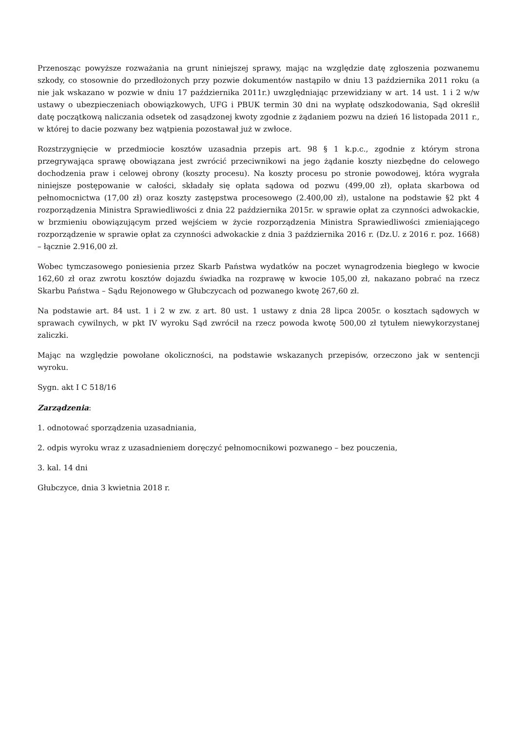Przenosząc powyższe rozważania na grunt niniejszej sprawy, mając na względzie datę zgłoszenia pozwanemu szkody, co stosownie do przedłożonych przy pozwie dokumentów nastąpiło w dniu 13 października 2011 roku (a nie jak wskazano w pozwie w dniu 17 października 2011r.) uwzględniając przewidziany w art. 14 ust. 1 i 2 w/w ustawy o ubezpieczeniach obowiązkowych, UFG i PBUK termin 30 dni na wypłatę odszkodowania, Sąd określił datę początkową naliczania odsetek od zasądzonej kwoty zgodnie z żądaniem pozwu na dzień 16 listopada 2011 r., w której to dacie pozwany bez wątpienia pozostawał już w zwłoce.
Rozstrzygnięcie w przedmiocie kosztów uzasadnia przepis art. 98 § 1 k.p.c., zgodnie z którym strona przegrywająca sprawę obowiązana jest zwrócić przeciwnikowi na jego żądanie koszty niezbędne do celowego dochodzenia praw i celowej obrony (koszty procesu). Na koszty procesu po stronie powodowej, która wygrała niniejsze postępowanie w całości, składały się opłata sądowa od pozwu (499,00 zł), opłata skarbowa od pełnomocnictwa (17,00 zł) oraz koszty zastępstwa procesowego (2.400,00 zł), ustalone na podstawie §2 pkt 4 rozporządzenia Ministra Sprawiedliwości z dnia 22 października 2015r. w sprawie opłat za czynności adwokackie, w brzmieniu obowiązującym przed wejściem w życie rozporządzenia Ministra Sprawiedliwości zmieniającego rozporządzenie w sprawie opłat za czynności adwokackie z dnia 3 października 2016 r. (Dz.U. z 2016 r. poz. 1668) – łącznie 2.916,00 zł.
Wobec tymczasowego poniesienia przez Skarb Państwa wydatków na poczet wynagrodzenia biegłego w kwocie 162,60 zł oraz zwrotu kosztów dojazdu świadka na rozprawę w kwocie 105,00 zł, nakazano pobrać na rzecz Skarbu Państwa – Sądu Rejonowego w Głubczycach od pozwanego kwotę 267,60 zł.
Na podstawie art. 84 ust. 1 i 2 w zw. z art. 80 ust. 1 ustawy z dnia 28 lipca 2005r. o kosztach sądowych w sprawach cywilnych, w pkt IV wyroku Sąd zwrócił na rzecz powoda kwotę 500,00 zł tytułem niewykorzystanej zaliczki.
Mając na względzie powołane okoliczności, na podstawie wskazanych przepisów, orzeczono jak w sentencji wyroku.
Sygn. akt I C 518/16
Zarządzenia:
1. odnotować sporządzenia uzasadniania,
2. odpis wyroku wraz z uzasadnieniem doręczyć pełnomocnikowi pozwanego – bez pouczenia,
3. kal. 14 dni
Głubczyce, dnia 3 kwietnia 2018 r.